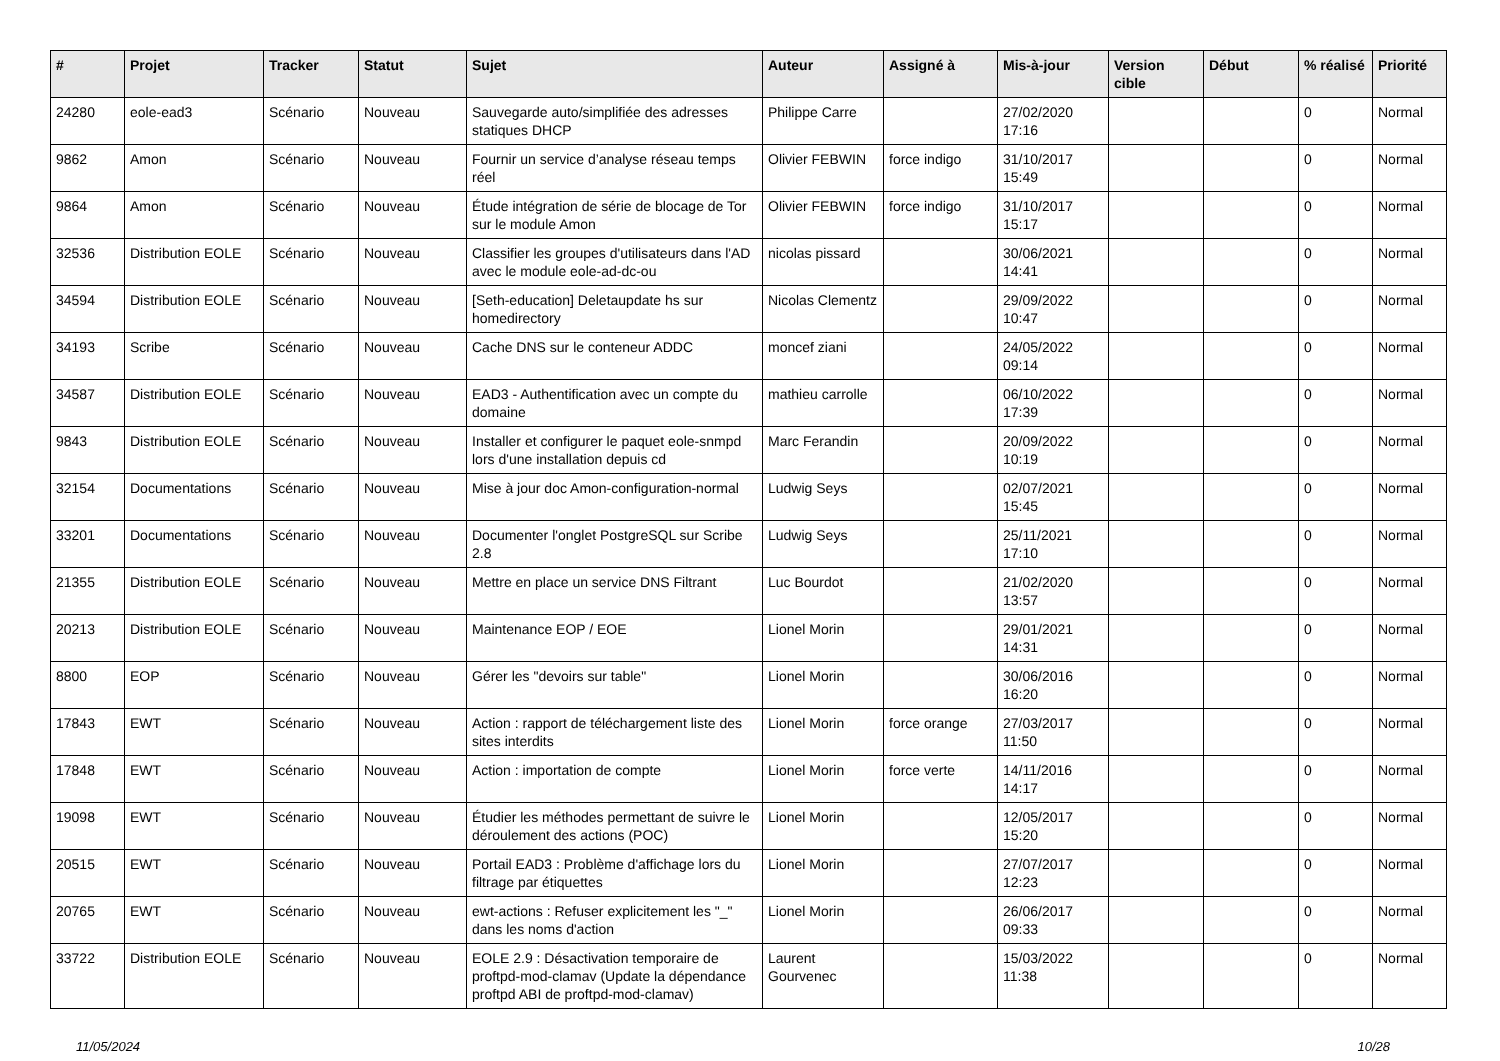| # | Projet | Tracker | Statut | Sujet | Auteur | Assigné à | Mis-à-jour | Version cible | Début | % réalisé | Priorité |
| --- | --- | --- | --- | --- | --- | --- | --- | --- | --- | --- | --- |
| 24280 | eole-ead3 | Scénario | Nouveau | Sauvegarde auto/simplifiée des adresses statiques DHCP | Philippe Carre | | 27/02/2020 17:16 | | | 0 | Normal |
| 9862 | Amon | Scénario | Nouveau | Fournir un service d’analyse réseau temps réel | Olivier FEBWIN | force indigo | 31/10/2017 15:49 | | | 0 | Normal |
| 9864 | Amon | Scénario | Nouveau | Étude intégration de série de blocage de Tor sur le module Amon | Olivier FEBWIN | force indigo | 31/10/2017 15:17 | | | 0 | Normal |
| 32536 | Distribution EOLE | Scénario | Nouveau | Classifier les groupes d'utilisateurs dans l'AD avec le module eole-ad-dc-ou | nicolas pissard | | 30/06/2021 14:41 | | | 0 | Normal |
| 34594 | Distribution EOLE | Scénario | Nouveau | [Seth-education] Deletaupdate hs sur homedirectory | Nicolas Clementz | | 29/09/2022 10:47 | | | 0 | Normal |
| 34193 | Scribe | Scénario | Nouveau | Cache DNS sur le conteneur ADDC | moncef ziani | | 24/05/2022 09:14 | | | 0 | Normal |
| 34587 | Distribution EOLE | Scénario | Nouveau | EAD3 - Authentification avec un compte du domaine | mathieu carrolle | | 06/10/2022 17:39 | | | 0 | Normal |
| 9843 | Distribution EOLE | Scénario | Nouveau | Installer et configurer le paquet eole-snmpd lors d'une installation depuis cd | Marc Ferandin | | 20/09/2022 10:19 | | | 0 | Normal |
| 32154 | Documentations | Scénario | Nouveau | Mise à jour doc Amon-configuration-normal | Ludwig Seys | | 02/07/2021 15:45 | | | 0 | Normal |
| 33201 | Documentations | Scénario | Nouveau | Documenter l'onglet PostgreSQL sur Scribe 2.8 | Ludwig Seys | | 25/11/2021 17:10 | | | 0 | Normal |
| 21355 | Distribution EOLE | Scénario | Nouveau | Mettre en place un service DNS Filtrant | Luc Bourdot | | 21/02/2020 13:57 | | | 0 | Normal |
| 20213 | Distribution EOLE | Scénario | Nouveau | Maintenance EOP / EOE | Lionel Morin | | 29/01/2021 14:31 | | | 0 | Normal |
| 8800 | EOP | Scénario | Nouveau | Gérer les "devoirs sur table" | Lionel Morin | | 30/06/2016 16:20 | | | 0 | Normal |
| 17843 | EWT | Scénario | Nouveau | Action : rapport de téléchargement liste des sites interdits | Lionel Morin | force orange | 27/03/2017 11:50 | | | 0 | Normal |
| 17848 | EWT | Scénario | Nouveau | Action : importation de compte | Lionel Morin | force verte | 14/11/2016 14:17 | | | 0 | Normal |
| 19098 | EWT | Scénario | Nouveau | Étudier les méthodes permettant de suivre le déroulement des actions (POC) | Lionel Morin | | 12/05/2017 15:20 | | | 0 | Normal |
| 20515 | EWT | Scénario | Nouveau | Portail EAD3 : Problème d'affichage lors du filtrage par étiquettes | Lionel Morin | | 27/07/2017 12:23 | | | 0 | Normal |
| 20765 | EWT | Scénario | Nouveau | ewt-actions : Refuser explicitement les "_" dans les noms d'action | Lionel Morin | | 26/06/2017 09:33 | | | 0 | Normal |
| 33722 | Distribution EOLE | Scénario | Nouveau | EOLE 2.9 : Désactivation temporaire de proftpd-mod-clamav (Update la dépendance proftpd ABI de proftpd-mod-clamav) | Laurent Gourvenec | | 15/03/2022 11:38 | | | 0 | Normal |
11/05/2024 10/28